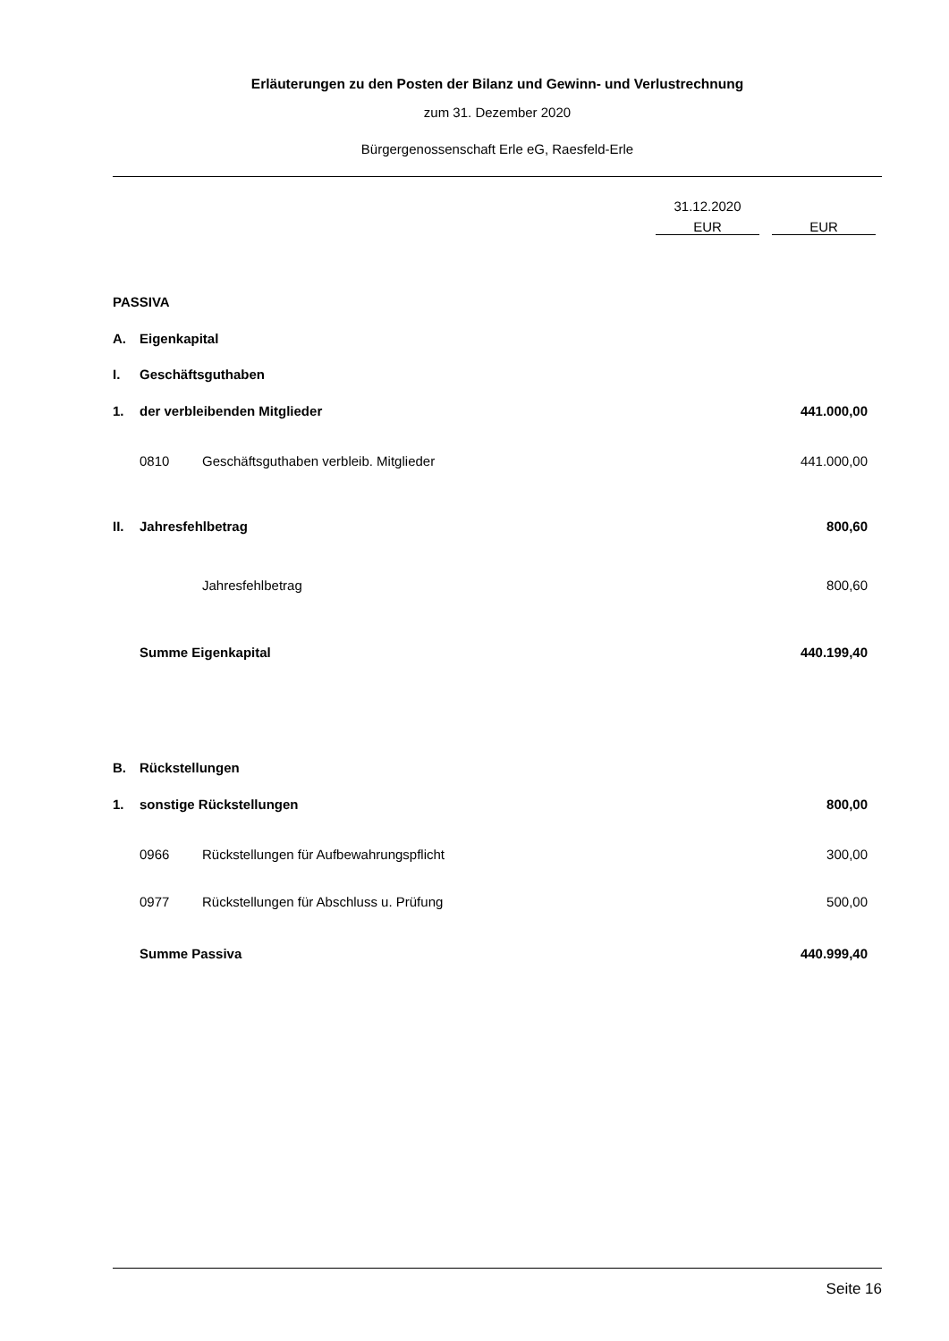Erläuterungen zu den Posten der Bilanz und Gewinn- und Verlustrechnung
zum 31. Dezember 2020
Bürgergenossenschaft Erle eG, Raesfeld-Erle
| | | | 31.12.2020 | |
| | | | EUR | EUR |
| PASSIVA | | | | |
| A. | Eigenkapital | | | |
| I. | Geschäftsguthaben | | | |
| 1. | der verbleibenden Mitglieder | | | 441.000,00 |
| | 0810 | Geschäftsguthaben verbleib. Mitglieder | | 441.000,00 |
| II. | Jahresfehlbetrag | | | 800,60 |
| | | Jahresfehlbetrag | | 800,60 |
| | Summe Eigenkapital | | | 440.199,40 |
| B. | Rückstellungen | | | |
| 1. | sonstige Rückstellungen | | | 800,00 |
| | 0966 | Rückstellungen für Aufbewahrungspflicht | | 300,00 |
| | 0977 | Rückstellungen für Abschluss u. Prüfung | | 500,00 |
| | Summe Passiva | | | 440.999,40 |
Seite 16